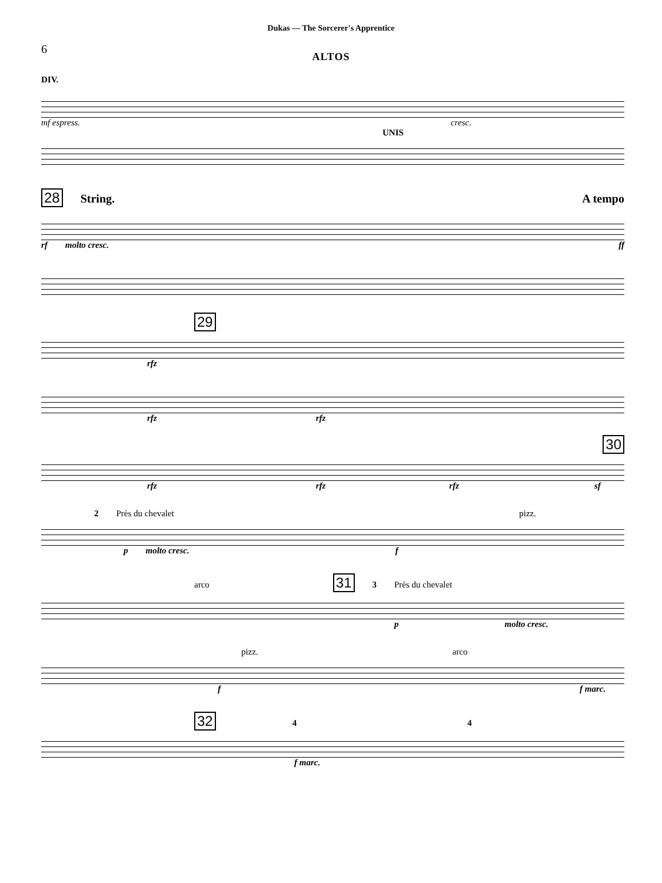Dukas — The Sorcerer's Apprentice
6
ALTOS
DIV.
mf espress. cresc.
UNIS
28 String. A tempo
rf molto cresc. ff
29
rfz
rfz rfz
30
rfz rfz rfz sf
2 Près du chevalet pizz.
p molto cresc. f
arco 31 3 Près du chevalet
p molto cresc.
pizz. arco
f f marc.
32 4 4
f marc.